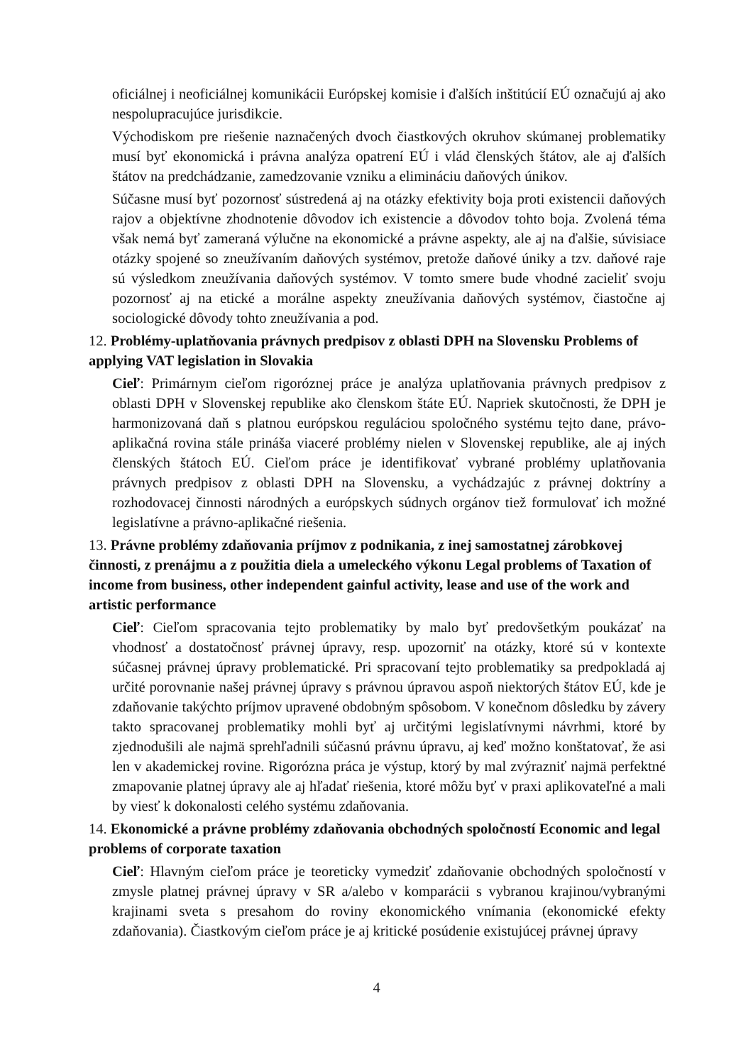oficiálnej i neoficiálnej komunikácii Európskej komisie i ďalších inštitúcií EÚ označujú aj ako nespolupracujúce jurisdikcie.
Východiskom pre riešenie naznačených dvoch čiastkových okruhov skúmanej problematiky musí byť ekonomická i právna analýza opatrení EÚ i vlád členských štátov, ale aj ďalších štátov na predchádzanie, zamedzovanie vzniku a elimináciu daňových únikov.
Súčasne musí byť pozornosť sústredená aj na otázky efektivity boja proti existencii daňových rajov a objektívne zhodnotenie dôvodov ich existencie a dôvodov tohto boja. Zvolená téma však nemá byť zameraná výlučne na ekonomické a právne aspekty, ale aj na ďalšie, súvisiace otázky spojené so zneužívaním daňových systémov, pretože daňové úniky a tzv. daňové raje sú výsledkom zneužívania daňových systémov. V tomto smere bude vhodné zacieliť svoju pozornosť aj na etické a morálne aspekty zneužívania daňových systémov, čiastočne aj sociologické dôvody tohto zneužívania a pod.
12. Problémy-uplatňovania právnych predpisov z oblasti DPH na Slovensku Problems of applying VAT legislation in Slovakia
Cieľ: Primárnym cieľom rigoróznej práce je analýza uplatňovania právnych predpisov z oblasti DPH v Slovenskej republike ako členskom štáte EÚ. Napriek skutočnosti, že DPH je harmonizovaná daň s platnou európskou reguláciou spoločného systému tejto dane, právo-aplikačná rovina stále prináša viaceré problémy nielen v Slovenskej republike, ale aj iných členských štátoch EÚ. Cieľom práce je identifikovať vybrané problémy uplatňovania právnych predpisov z oblasti DPH na Slovensku, a vychádzajúc z právnej doktríny a rozhodovacej činnosti národných a európskych súdnych orgánov tiež formulovať ich možné legislatívne a právno-aplikačné riešenia.
13. Právne problémy zdaňovania príjmov z podnikania, z inej samostatnej zárobkovej činnosti, z prenájmu a z použitia diela a umeleckého výkonu Legal problems of Taxation of income from business, other independent gainful activity, lease and use of the work and artistic performance
Cieľ: Cieľom spracovania tejto problematiky by malo byť predovšetkým poukázať na vhodnosť a dostatočnosť právnej úpravy, resp. upozorniť na otázky, ktoré sú v kontexte súčasnej právnej úpravy problematické. Pri spracovaní tejto problematiky sa predpokladá aj určité porovnanie našej právnej úpravy s právnou úpravou aspoň niektorých štátov EÚ, kde je zdaňovanie takýchto príjmov upravené obdobným spôsobom. V konečnom dôsledku by závery takto spracovanej problematiky mohli byť aj určitými legislatívnymi návrhmi, ktoré by zjednodušili ale najmä sprehľadnili súčasnú právnu úpravu, aj keď možno konštatovať, že asi len v akademickej rovine. Rigorózna práca je výstup, ktorý by mal zvýrazniť najmä perfektné zmapovanie platnej úpravy ale aj hľadať riešenia, ktoré môžu byť v praxi aplikovateľné a mali by viesť k dokonalosti celého systému zdaňovania.
14. Ekonomické a právne problémy zdaňovania obchodných spoločností Economic and legal problems of corporate taxation
Cieľ: Hlavným cieľom práce je teoreticky vymedziť zdaňovanie obchodných spoločností v zmysle platnej právnej úpravy v SR a/alebo v komparácii s vybranou krajinou/vybranými krajinami sveta s presahom do roviny ekonomického vnímania (ekonomické efekty zdaňovania). Čiastkovým cieľom práce je aj kritické posúdenie existujúcej právnej úpravy
4